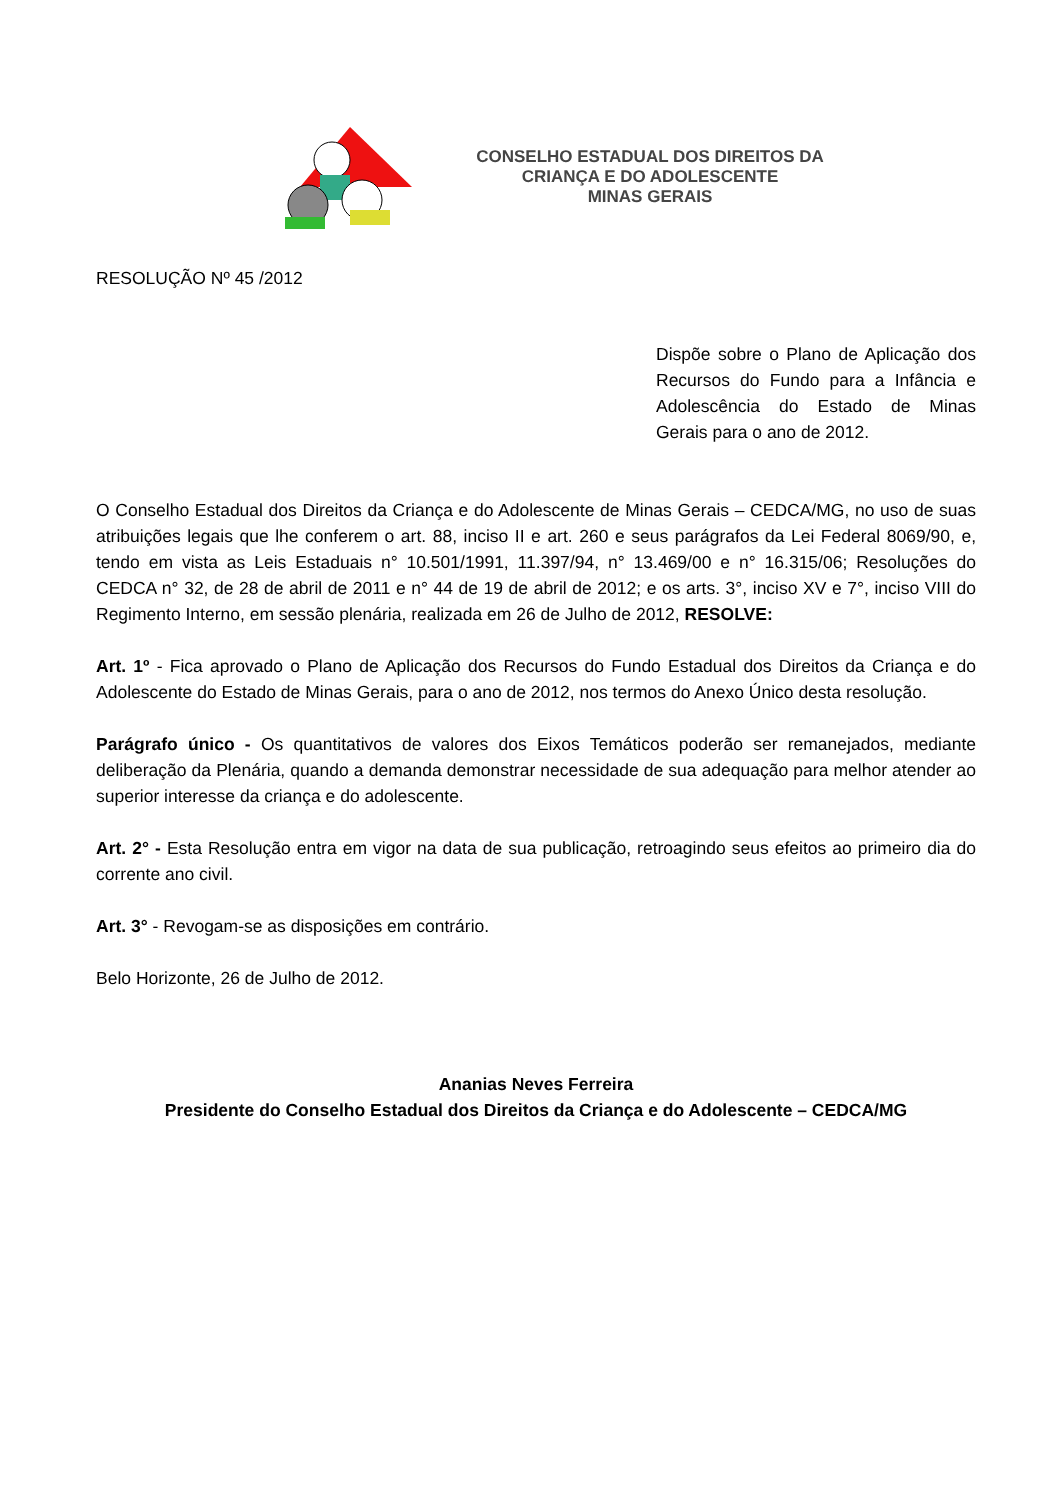CONSELHO ESTADUAL DOS DIREITOS DA
CRIANÇA E DO ADOLESCENTE
MINAS GERAIS
RESOLUÇÃO Nº 45 /2012
Dispõe sobre o Plano de Aplicação dos Recursos do Fundo para a Infância e Adolescência do Estado de Minas Gerais para o ano de 2012.
O Conselho Estadual dos Direitos da Criança e do Adolescente de Minas Gerais – CEDCA/MG, no uso de suas atribuições legais que lhe conferem o art. 88, inciso II e art. 260 e seus parágrafos da Lei Federal 8069/90, e, tendo em vista as Leis Estaduais n° 10.501/1991, 11.397/94, n° 13.469/00 e n° 16.315/06; Resoluções do CEDCA n° 32, de 28 de abril de 2011 e n° 44 de 19 de abril de 2012; e os arts. 3°, inciso XV e 7°, inciso VIII do Regimento Interno, em sessão plenária, realizada em 26 de Julho de 2012, RESOLVE:
Art. 1º - Fica aprovado o Plano de Aplicação dos Recursos do Fundo Estadual dos Direitos da Criança e do Adolescente do Estado de Minas Gerais, para o ano de 2012, nos termos do Anexo Único desta resolução.
Parágrafo único - Os quantitativos de valores dos Eixos Temáticos poderão ser remanejados, mediante deliberação da Plenária, quando a demanda demonstrar necessidade de sua adequação para melhor atender ao superior interesse da criança e do adolescente.
Art. 2° - Esta Resolução entra em vigor na data de sua publicação, retroagindo seus efeitos ao primeiro dia do corrente ano civil.
Art. 3° - Revogam-se as disposições em contrário.
Belo Horizonte, 26 de Julho de 2012.
Ananias Neves Ferreira
Presidente do Conselho Estadual dos Direitos da Criança e do Adolescente – CEDCA/MG